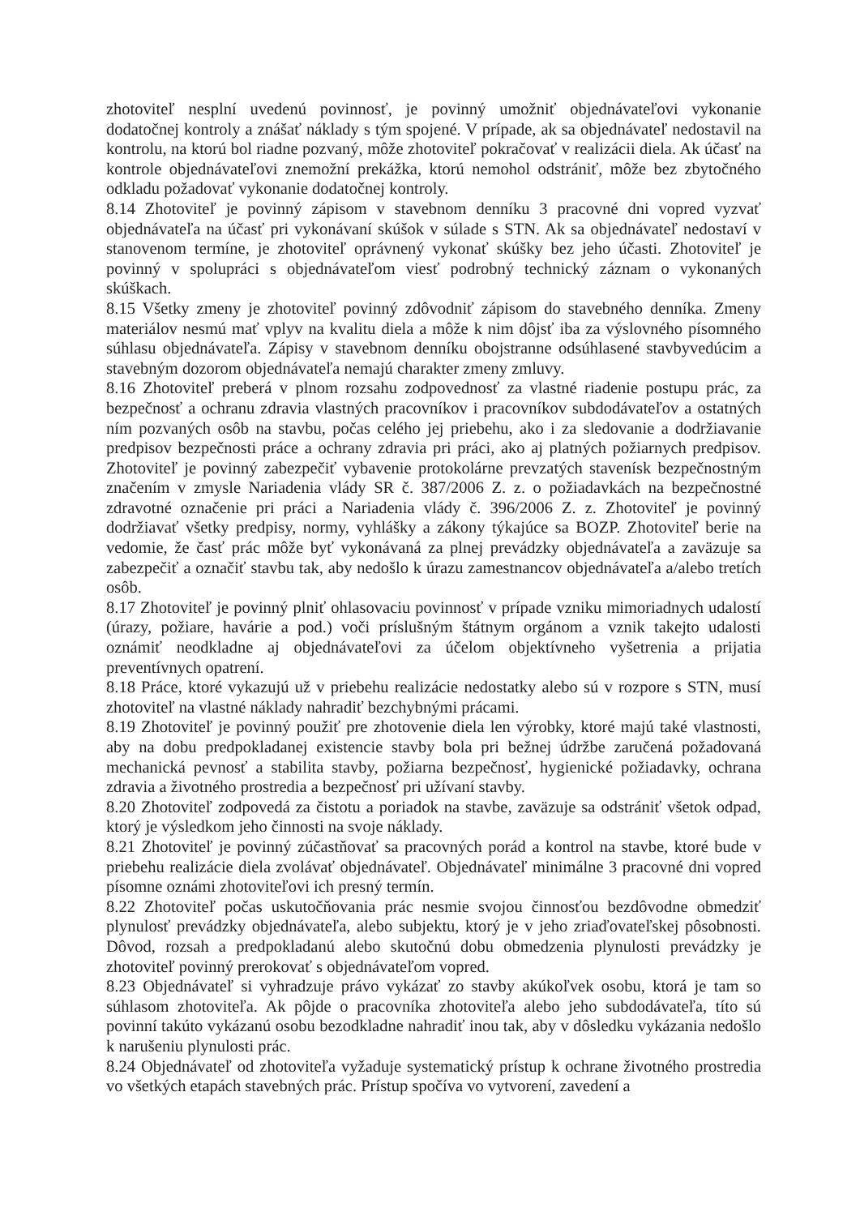zhotoviteľ nesplní uvedenú povinnosť, je povinný umožniť objednávateľovi vykonanie dodatočnej kontroly a znášať náklady s tým spojené. V prípade, ak sa objednávateľ nedostavil na kontrolu, na ktorú bol riadne pozvaný, môže zhotoviteľ pokračovať v realizácii diela. Ak účasť na kontrole objednávateľovi znemožní prekážka, ktorú nemohol odstrániť, môže bez zbytočného odkladu požadovať vykonanie dodatočnej kontroly.
8.14 Zhotoviteľ je povinný zápisom v stavebnom denníku 3 pracovné dni vopred vyzvať objednávateľa na účasť pri vykonávaní skúšok v súlade s STN. Ak sa objednávateľ nedostaví v stanovenom termíne, je zhotoviteľ oprávnený vykonať skúšky bez jeho účasti. Zhotoviteľ je povinný v spolupráci s objednávateľom viesť podrobný technický záznam o vykonaných skúškach.
8.15 Všetky zmeny je zhotoviteľ povinný zdôvodniť zápisom do stavebného denníka. Zmeny materiálov nesmú mať vplyv na kvalitu diela a môže k nim dôjsť iba za výslovného písomného súhlasu objednávateľa. Zápisy v stavebnom denníku obojstranne odsúhlasené stavbyvedúcim a stavebným dozorom objednávateľa nemajú charakter zmeny zmluvy.
8.16 Zhotoviteľ preberá v plnom rozsahu zodpovednosť za vlastné riadenie postupu prác, za bezpečnosť a ochranu zdravia vlastných pracovníkov i pracovníkov subdodávateľov a ostatných ním pozvaných osôb na stavbu, počas celého jej priebehu, ako i za sledovanie a dodržiavanie predpisov bezpečnosti práce a ochrany zdravia pri práci, ako aj platných požiarnych predpisov. Zhotoviteľ je povinný zabezpečiť vybavenie protokolárne prevzatých stavenísk bezpečnostným značením v zmysle Nariadenia vlády SR č. 387/2006 Z. z. o požiadavkách na bezpečnostné zdravotné označenie pri práci a Nariadenia vlády č. 396/2006 Z. z. Zhotoviteľ je povinný dodržiavať všetky predpisy, normy, vyhlášky a zákony týkajúce sa BOZP. Zhotoviteľ berie na vedomie, že časť prác môže byť vykonávaná za plnej prevádzky objednávateľa a zaväzuje sa zabezpečiť a označiť stavbu tak, aby nedošlo k úrazu zamestnancov objednávateľa a/alebo tretích osôb.
8.17 Zhotoviteľ je povinný plniť ohlasovaciu povinnosť v prípade vzniku mimoriadnych udalostí (úrazy, požiare, havárie a pod.) voči príslušným štátnym orgánom a vznik takejto udalosti oznámiť neodkladne aj objednávateľovi za účelom objektívneho vyšetrenia a prijatia preventívnych opatrení.
8.18 Práce, ktoré vykazujú už v priebehu realizácie nedostatky alebo sú v rozpore s STN, musí zhotoviteľ na vlastné náklady nahradiť bezchybnými prácami.
8.19 Zhotoviteľ je povinný použiť pre zhotovenie diela len výrobky, ktoré majú také vlastnosti, aby na dobu predpokladanej existencie stavby bola pri bežnej údržbe zaručená požadovaná mechanická pevnosť a stabilita stavby, požiarna bezpečnosť, hygienické požiadavky, ochrana zdravia a životného prostredia a bezpečnosť pri užívaní stavby.
8.20 Zhotoviteľ zodpovedá za čistotu a poriadok na stavbe, zaväzuje sa odstrániť všetok odpad, ktorý je výsledkom jeho činnosti na svoje náklady.
8.21 Zhotoviteľ je povinný zúčastňovať sa pracovných porád a kontrol na stavbe, ktoré bude v priebehu realizácie diela zvolávať objednávateľ. Objednávateľ minimálne 3 pracovné dni vopred písomne oznámi zhotoviteľovi ich presný termín.
8.22 Zhotoviteľ počas uskutočňovania prác nesmie svojou činnosťou bezdôvodne obmedziť plynulosť prevádzky objednávateľa, alebo subjektu, ktorý je v jeho zriaďovateľskej pôsobnosti. Dôvod, rozsah a predpokladanú alebo skutočnú dobu obmedzenia plynulosti prevádzky je zhotoviteľ povinný prerokovať s objednávateľom vopred.
8.23 Objednávateľ si vyhradzuje právo vykázať zo stavby akúkoľvek osobu, ktorá je tam so súhlasom zhotoviteľa. Ak pôjde o pracovníka zhotoviteľa alebo jeho subdodávateľa, títo sú povinní takúto vykázanú osobu bezodkladne nahradiť inou tak, aby v dôsledku vykázania nedošlo k narušeniu plynulosti prác.
8.24 Objednávateľ od zhotoviteľa vyžaduje systematický prístup k ochrane životného prostredia vo všetkých etapách stavebných prác. Prístup spočíva vo vytvorení, zavedení a